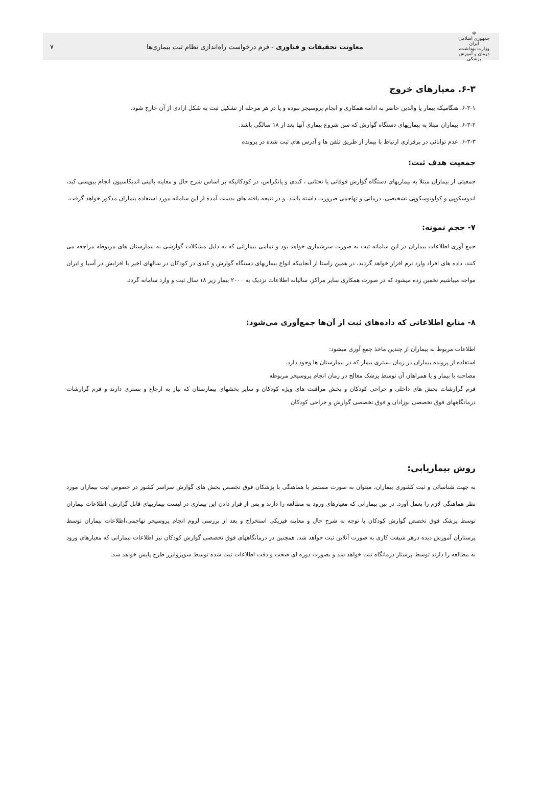☫
جمهوری اسلامی ایران
وزارت بهداشت، درمان و آموزش پزشکی
معاونت تحقیقات و فناوری - فرم درخواست راه‌اندازی نظام ثبت بیماری‌ها
۷
۶-۳. معیارهای خروج
۶-۳-۱. هنگامیکه بیمار یا والدین حاضر به ادامه همکاری و انجام پروسیجر نبوده و یا در هر مرحله از تشکیل ثبت به شکل ارادی از آن خارج شود.
۶-۳-۲. بیماران مبتلا به بیماریهای دستگاه گوارش که سن شروع بیماری آنها بعد از ۱۸ سالگی باشد.
۶-۳-۳. عدم توانائی در برقراری ارتباط با بیمار از طریق تلفن ها و آدرس های ثبت شده در پرونده
جمعیت هدف ثبت:
جمعیتی از بیماران مبتلا به بیماریهای دستگاه گوارش فوقانی یا تحتانی ، کبدی و پانکراس، در کودکانیکه بر اساس شرح حال و معاینه بالینی اندیکاسیون انجام بیوپسی کبد، اندوسکوپی و کولونوسکوپی تشخیصی، درمانی و تهاجمی ضرورت داشته باشد. و در نتیجه یافته های بدست آمده از این سامانه مورد استفاده بیماران مذکور خواهد گرفت.
۷- حجم نمونه:
جمع آوری اطلاعات بیماران در این سامانه ثبت به صورت سرشماری خواهد بود و تمامی بیمارانی که به دلیل مشکلات گوارشی به بیمارستان های مربوطه مراجعه می کنند، داده های افراد وارد نرم افزار خواهد گردید. در همین راستا از آنجاییکه انواع بیماریهای دستگاه گوارش و کبدی در کودکان در سالهای اخیر با افزایش در آسیا و ایران مواجه میباشیم تخمین زده میشود که در صورت همکاری سایر مراکز، سالیانه اطلاعات نزدیک به ۲۰۰۰ بیمار زیر ۱۸ سال ثبت و وارد سامانه گردد.
۸- منابع اطلاعاتی که داده‌های ثبت از آن‌ها جمع‌آوری می‌شود:
اطلاعات مربوط به بیماران از چندین ماخذ جمع آوری میشود:
استفاده از پرونده بیماران در زمان بستری بیمار که در بیمارستان ها وجود دارد.
مصاحبه با بیمار و یا همراهان آن توسط پزشک معالج در زمان انجام پروسیجر مربوطه
فرم گزارشات بخش های داخلی و جراحی کودکان و بخش مراقبت های ویژه کودکان و سایر بخشهای بیمارستان که نیاز به ارجاع و بستری دارند و فرم گزارشات درمانگاههای فوق تخصصی نوزادان و فوق تخصصی گوارش و جراحی کودکان
روش بیماریابی:
به جهت شناسائی و ثبت کشوری بیماران، میتوان به صورت مستمر با هماهنگی با پزشکان فوق تخصص بخش های گوارش سراسر کشور در خصوص ثبت بیماران مورد نظر هماهنگی لازم را بعمل آورد. در بین بیمارانی که معیارهای ورود به مطالعه را دارند و پس از قرار دادن این بیماری در لیست بیماریهای قابل گزارش، اطلاعات بیماران توسط پزشک فوق تخصص گوارش کودکان با توجه به شرح حال و معاینه فیزیکی استخراج و بعد از بررسی لزوم انجام پروسیجر تهاجمی،اطلاعات بیماران توسط پرستاران آموزش دیده درهر شیفت کاری به صورت آنلاین ثبت خواهد شد. همچنین در درمانگاههای فوق تخصصی گوارش کودکان نیز اطلاعات بیمارانی که معیارهای ورود به مطالعه را دارند توسط پرستار درمانگاه ثبت خواهد شد و بصورت دوره ای صحت و دقت اطلاعات ثبت شده توسط سوپروایزر طرح پایش خواهد شد.